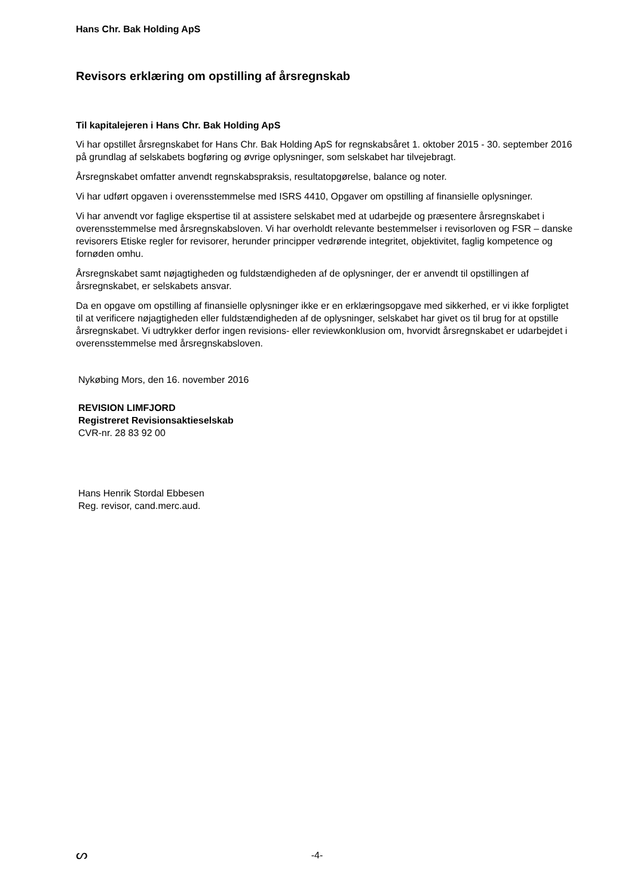Hans Chr. Bak Holding ApS
Revisors erklæring om opstilling af årsregnskab
Til kapitalejeren i Hans Chr. Bak Holding ApS
Vi har opstillet årsregnskabet for Hans Chr. Bak Holding ApS for regnskabsåret 1. oktober 2015 - 30. september 2016 på grundlag af selskabets bogføring og øvrige oplysninger, som selskabet har tilvejebragt.
Årsregnskabet omfatter anvendt regnskabspraksis, resultatopgørelse, balance og noter.
Vi har udført opgaven i overensstemmelse med ISRS 4410, Opgaver om opstilling af finansielle oplysninger.
Vi har anvendt vor faglige ekspertise til at assistere selskabet med at udarbejde og præsentere årsregnskabet i overensstemmelse med årsregnskabsloven. Vi har overholdt relevante bestemmelser i revisorloven og FSR – danske revisorers Etiske regler for revisorer, herunder principper vedrørende integritet, objektivitet, faglig kompetence og fornøden omhu.
Årsregnskabet samt nøjagtigheden og fuldstændigheden af de oplysninger, der er anvendt til opstillingen af årsregnskabet, er selskabets ansvar.
Da en opgave om opstilling af finansielle oplysninger ikke er en erklæringsopgave med sikkerhed, er vi ikke forpligtet til at verificere nøjagtigheden eller fuldstændigheden af de oplysninger, selskabet har givet os til brug for at opstille årsregnskabet. Vi udtrykker derfor ingen revisions- eller reviewkonklusion om, hvorvidt årsregnskabet er udarbejdet i overensstemmelse med årsregnskabsloven.
Nykøbing Mors, den 16. november 2016
REVISION LIMFJORD
Registreret Revisionsaktieselskab
CVR-nr. 28 83 92 00
Hans Henrik Stordal Ebbesen
Reg. revisor, cand.merc.aud.
ᔕ
-4-